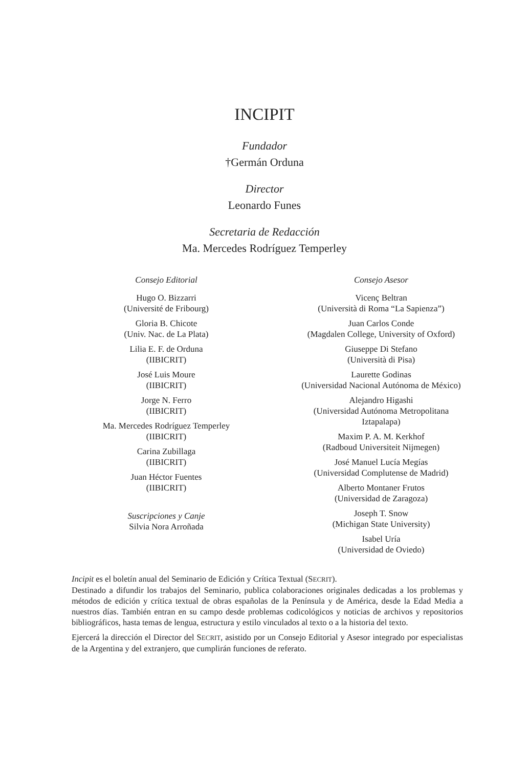INCIPIT
Fundador
†Germán Orduna
Director
Leonardo Funes
Secretaria de Redacción
Ma. Mercedes Rodríguez Temperley
Consejo Editorial
Hugo O. Bizzarri
(Université de Fribourg)
Gloria B. Chicote
(Univ. Nac. de La Plata)
Lilia E. F. de Orduna
(IIBICRIT)
José Luis Moure
(IIBICRIT)
Jorge N. Ferro
(IIBICRIT)
Ma. Mercedes Rodríguez Temperley
(IIBICRIT)
Carina Zubillaga
(IIBICRIT)
Juan Héctor Fuentes
(IIBICRIT)
Suscripciones y Canje
Silvia Nora Arroñada
Consejo Asesor
Vicenç Beltran
(Università di Roma “La Sapienza”)
Juan Carlos Conde
(Magdalen College, University of Oxford)
Giuseppe Di Stefano
(Università di Pisa)
Laurette Godinas
(Universidad Nacional Autónoma de México)
Alejandro Higashi
(Universidad Autónoma Metropolitana
Iztapalapa)
Maxim P. A. M. Kerkhof
(Radboud Universiteit Nijmegen)
José Manuel Lucía Megías
(Universidad Complutense de Madrid)
Alberto Montaner Frutos
(Universidad de Zaragoza)
Joseph T. Snow
(Michigan State University)
Isabel Uría
(Universidad de Oviedo)
Incipit es el boletín anual del Seminario de Edición y Crítica Textual (SECRIT).
Destinado a difundir los trabajos del Seminario, publica colaboraciones originales dedicadas a los problemas y métodos de edición y crítica textual de obras españolas de la Península y de América, desde la Edad Media a nuestros días. También entran en su campo desde problemas codicológicos y noticias de archivos y repositorios bibliográficos, hasta temas de lengua, estructura y estilo vinculados al texto o a la historia del texto.
Ejercerá la dirección el Director del SECRIT, asistido por un Consejo Editorial y Asesor integrado por especialistas de la Argentina y del extranjero, que cumplirán funciones de referato.